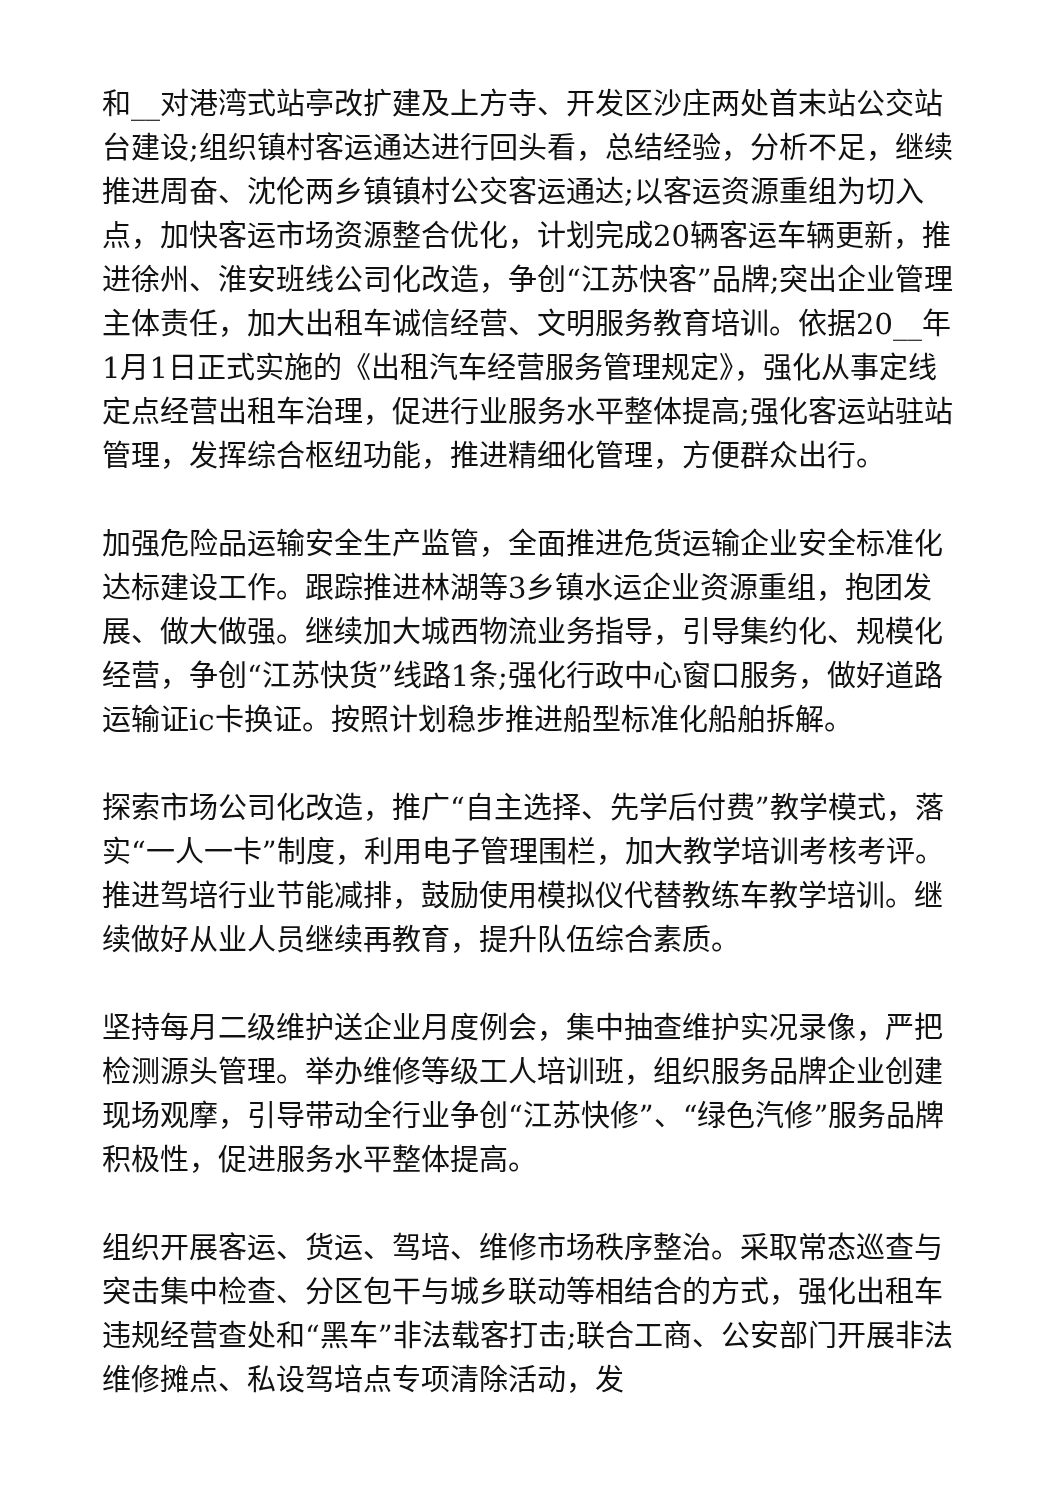和__对港湾式站亭改扩建及上方寺、开发区沙庄两处首末站公交站台建设;组织镇村客运通达进行回头看，总结经验，分析不足，继续推进周奋、沈伦两乡镇镇村公交客运通达;以客运资源重组为切入点，加快客运市场资源整合优化，计划完成20辆客运车辆更新，推进徐州、淮安班线公司化改造，争创“江苏快客”品牌;突出企业管理主体责任，加大出租车诚信经营、文明服务教育培训。依据20__年1月1日正式实施的《出租汽车经营服务管理规定》，强化从事定线定点经营出租车治理，促进行业服务水平整体提高;强化客运站驻站管理，发挥综合枢纽功能，推进精细化管理，方便群众出行。
加强危险品运输安全生产监管，全面推进危货运输企业安全标准化达标建设工作。跟踪推进林湖等3乡镇水运企业资源重组，抱团发展、做大做强。继续加大城西物流业务指导，引导集约化、规模化经营，争创“江苏快货”线路1条;强化行政中心窗口服务，做好道路运输证ic卡换证。按照计划稳步推进船型标准化船舶拆解。
探索市场公司化改造，推广“自主选择、先学后付费”教学模式，落实“一人一卡”制度，利用电子管理围栏，加大教学培训考核考评。推进驾培行业节能减排，鼓励使用模拟仪代替教练车教学培训。继续做好从业人员继续再教育，提升队伍综合素质。
坚持每月二级维护送企业月度例会，集中抽查维护实况录像，严把检测源头管理。举办维修等级工人培训班，组织服务品牌企业创建现场观摩，引导带动全行业争创“江苏快修”、“绿色汽修”服务品牌积极性，促进服务水平整体提高。
组织开展客运、货运、驾培、维修市场秩序整治。采取常态巡查与突击集中检查、分区包干与城乡联动等相结合的方式，强化出租车违规经营查处和“黑车”非法载客打击;联合工商、公安部门开展非法维修摊点、私设驾培点专项清除活动，发